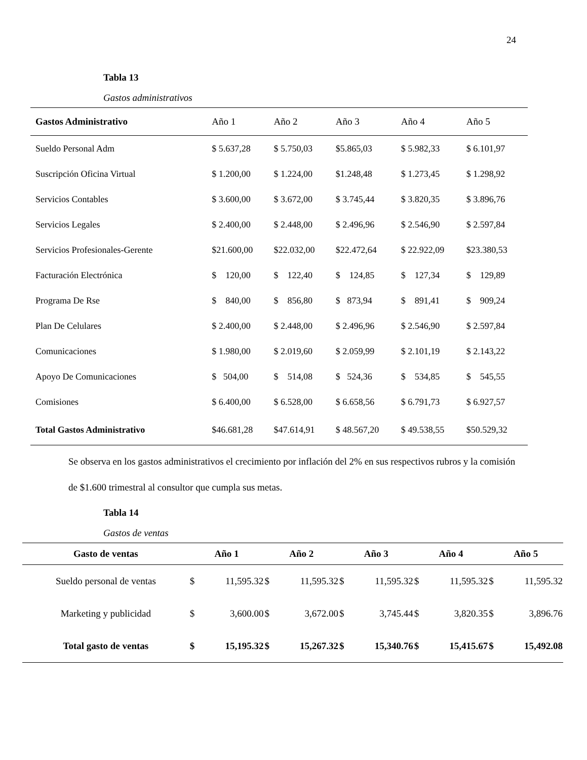24
Tabla 13
Gastos administrativos
| Gastos Administrativo | Año 1 | Año 2 | Año 3 | Año 4 | Año 5 |
| --- | --- | --- | --- | --- | --- |
| Sueldo Personal Adm | $ 5.637,28 | $ 5.750,03 | $5.865,03 | $ 5.982,33 | $ 6.101,97 |
| Suscripción Oficina Virtual | $ 1.200,00 | $ 1.224,00 | $1.248,48 | $ 1.273,45 | $ 1.298,92 |
| Servicios Contables | $ 3.600,00 | $ 3.672,00 | $ 3.745,44 | $ 3.820,35 | $ 3.896,76 |
| Servicios Legales | $ 2.400,00 | $ 2.448,00 | $ 2.496,96 | $ 2.546,90 | $ 2.597,84 |
| Servicios Profesionales-Gerente | $21.600,00 | $22.032,00 | $22.472,64 | $ 22.922,09 | $23.380,53 |
| Facturación Electrónica | $ 120,00 | $ 122,40 | $ 124,85 | $ 127,34 | $ 129,89 |
| Programa De Rse | $ 840,00 | $ 856,80 | $ 873,94 | $ 891,41 | $ 909,24 |
| Plan De Celulares | $ 2.400,00 | $ 2.448,00 | $ 2.496,96 | $ 2.546,90 | $ 2.597,84 |
| Comunicaciones | $ 1.980,00 | $ 2.019,60 | $ 2.059,99 | $ 2.101,19 | $ 2.143,22 |
| Apoyo De Comunicaciones | $ 504,00 | $ 514,08 | $ 524,36 | $ 534,85 | $ 545,55 |
| Comisiones | $ 6.400,00 | $ 6.528,00 | $ 6.658,56 | $ 6.791,73 | $ 6.927,57 |
| Total Gastos Administrativo | $46.681,28 | $47.614,91 | $ 48.567,20 | $ 49.538,55 | $50.529,32 |
Se observa en los gastos administrativos el crecimiento por inflación del 2% en sus respectivos rubros y la comisión de $1.600 trimestral al consultor que cumpla sus metas.
Tabla 14
Gastos de ventas
| Gasto de ventas | Año 1 | | Año 2 | | Año 3 | | Año 4 | | Año 5 | |
| --- | --- | --- | --- | --- | --- | --- | --- | --- | --- | --- |
| Sueldo personal de ventas | $ | 11,595.32 | $ | 11,595.32 | $ | 11,595.32 | $ | 11,595.32 | $ | 11,595.32 |
| Marketing y publicidad | $ | 3,600.00 | $ | 3,672.00 | $ | 3,745.44 | $ | 3,820.35 | $ | 3,896.76 |
| Total gasto de ventas | $ | 15,195.32 | $ | 15,267.32 | $ | 15,340.76 | $ | 15,415.67 | $ | 15,492.08 |